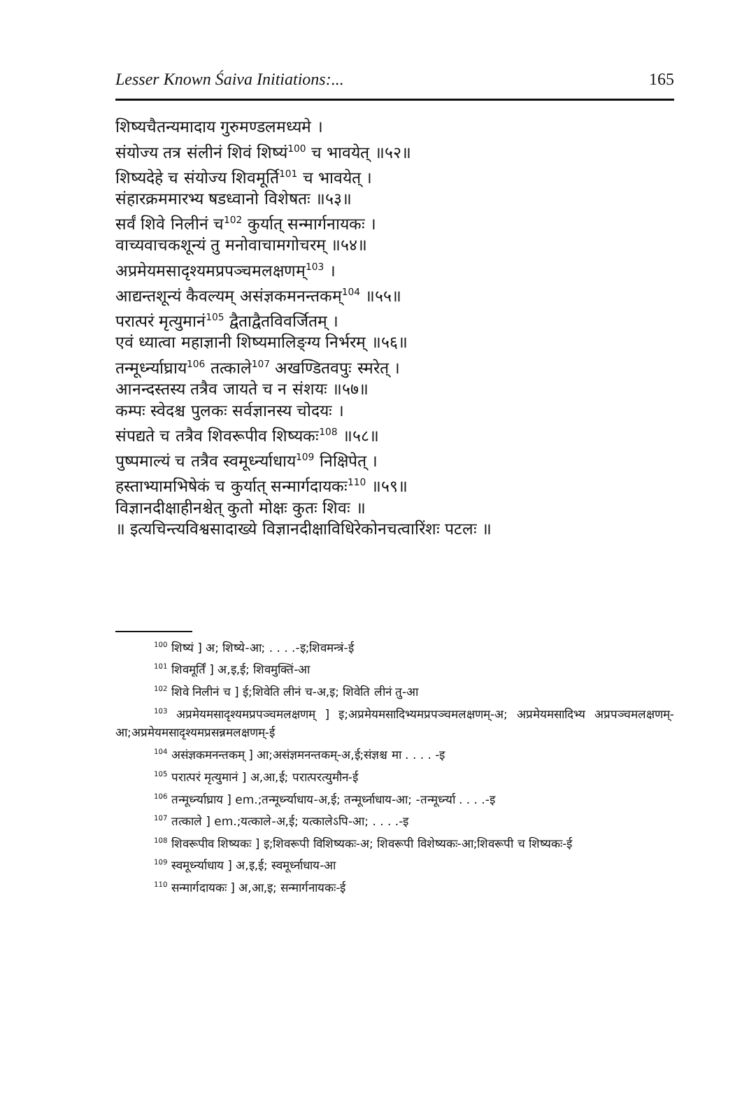Lesser Known Śaiva Initiations:... 165
शिष्यचैतन्यमादाय गुरुमण्डलमध्यमे ।
संयोज्य तत्र संलीनं शिवं शिष्यं<sup>100</sup> च भावयेत् ॥५२॥
शिष्यदेहे च संयोज्य शिवमूर्ति<sup>101</sup> च भावयेत् ।
संहारक्रममारभ्य षडध्वानो विशेषतः ॥५३॥
सर्वं शिवे निलीनं च<sup>102</sup> कुर्यात् सन्मार्गनायकः ।
वाच्यवाचकशून्यं तु मनोवाचामगोचरम् ॥५४॥
अप्रमेयमसादृश्यमप्रपञ्चमलक्षणम्<sup>103</sup> ।
आद्यन्तशून्यं कैवल्यम् असंज्ञकमनन्तकम्<sup>104</sup> ॥५५॥
परात्परं मृत्युमानं<sup>105</sup> द्वैताद्वैतविवर्जितम् ।
एवं ध्यात्वा महाज्ञानी शिष्यमालिङ्ग्य निर्भरम् ॥५६॥
तन्मूर्ध्न्याघ्राय<sup>106</sup> तत्काले<sup>107</sup> अखण्डितवपुः स्मरेत् ।
आनन्दस्तस्य तत्रैव जायते च न संशयः ॥५७॥
कम्पः स्वेदश्च पुलकः सर्वज्ञानस्य चोदयः ।
संपद्यते च तत्रैव शिवरूपीव शिष्यकः<sup>108</sup> ॥५८॥
पुष्पमाल्यं च तत्रैव स्वमूर्ध्न्याधाय<sup>109</sup> निक्षिपेत् ।
हस्ताभ्यामभिषेकं च कुर्यात् सन्मार्गदायकः<sup>110</sup> ॥५९॥
विज्ञानदीक्षाहीनश्चेत् कुतो मोक्षः कुतः शिवः ॥
॥ इत्यचिन्त्यविश्वसादाख्ये विज्ञानदीक्षाविधिरेकोनचत्वारिंशः पटलः ॥
<sup>100</sup> शिष्यं ] अ; शिष्ये-आ; . . . .-इ;शिवमन्त्रं-ई
<sup>101</sup> शिवमूर्तिं ] अ,इ,ई; शिवमुक्तिं-आ
<sup>102</sup> शिवे निलीनं च ] ई;शिवेति लीनं च-अ,इ; शिवेति लीनं तु-आ
<sup>103</sup> अप्रमेयमसादृश्यमप्रपञ्चमलक्षणम् ] इ;अप्रमेयमसादिभ्यमप्रपञ्चमलक्षणम्-अ; अप्रमेयमसादिभ्य अप्रपञ्चमलक्षणम्-आ;अप्रमेयमसादृश्यमप्रसन्नमलक्षणम्-ई
<sup>104</sup> असंज्ञकमनन्तकम् ] आ;असंज्ञमनन्तकम्-अ,ई;संज्ञश्च मा . . . . -इ
<sup>105</sup> परात्परं मृत्युमानं ] अ,आ,ई; परात्परत्युमौन-ई
<sup>106</sup> तन्मूर्ध्न्याघ्राय ] em.;तन्मूर्ध्न्याधाय-अ,ई; तन्मूर्ध्नाधाय-आ; -तन्मूर्ध्न्या . . . .-इ
<sup>107</sup> तत्काले ] em.;यत्काले-अ,ई; यत्कालेऽपि-आ; . . . .-इ
<sup>108</sup> शिवरूपीव शिष्यकः ] इ;शिवरूपी विशिष्यकः-अ; शिवरूपी विशेष्यकः-आ;शिवरूपी च शिष्यकः-ई
<sup>109</sup> स्वमूर्ध्न्याधाय ] अ,इ,ई; स्वमूर्ध्नाधाय-आ
<sup>110</sup> सन्मार्गदायकः ] अ,आ,इ; सन्मार्गनायकः-ई